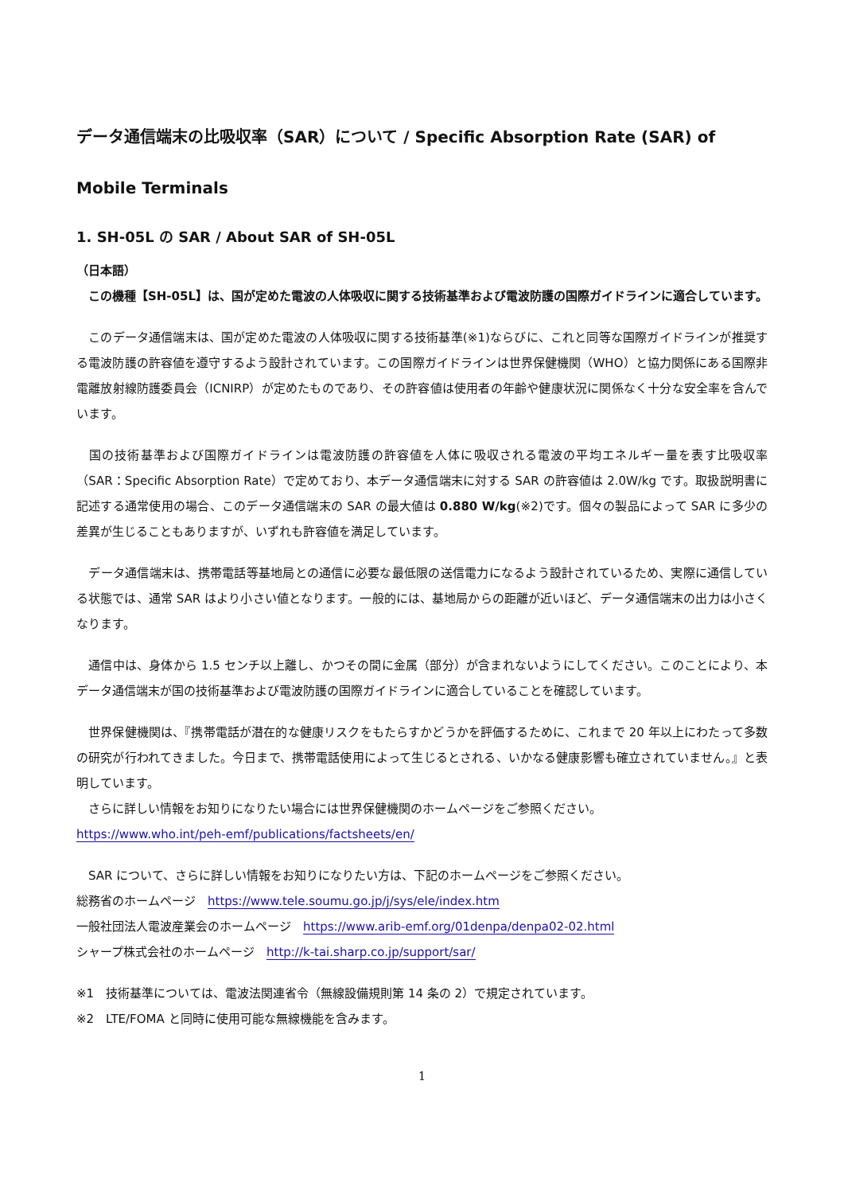データ通信端末の比吸収率（SAR）について / Specific Absorption Rate (SAR) of Mobile Terminals
1. SH-05L の SAR / About SAR of SH-05L
（日本語）
　この機種【SH-05L】は、国が定めた電波の人体吸収に関する技術基準および電波防護の国際ガイドラインに適合しています。
　このデータ通信端末は、国が定めた電波の人体吸収に関する技術基準(※1)ならびに、これと同等な国際ガイドラインが推奨する電波防護の許容値を遵守するよう設計されています。この国際ガイドラインは世界保健機関（WHO）と協力関係にある国際非電離放射線防護委員会（ICNIRP）が定めたものであり、その許容値は使用者の年齢や健康状況に関係なく十分な安全率を含んでいます。
　国の技術基準および国際ガイドラインは電波防護の許容値を人体に吸収される電波の平均エネルギー量を表す比吸収率（SAR：Specific Absorption Rate）で定めており、本データ通信端末に対する SAR の許容値は 2.0W/kg です。取扱説明書に記述する通常使用の場合、このデータ通信端末の SAR の最大値は 0.880 W/kg(※2)です。個々の製品によって SAR に多少の差異が生じることもありますが、いずれも許容値を満足しています。
　データ通信端末は、携帯電話等基地局との通信に必要な最低限の送信電力になるよう設計されているため、実際に通信している状態では、通常 SAR はより小さい値となります。一般的には、基地局からの距離が近いほど、データ通信端末の出力は小さくなります。
　通信中は、身体から 1.5 センチ以上離し、かつその間に金属（部分）が含まれないようにしてください。このことにより、本データ通信端末が国の技術基準および電波防護の国際ガイドラインに適合していることを確認しています。
　世界保健機関は、『携帯電話が潜在的な健康リスクをもたらすかどうかを評価するために、これまで 20 年以上にわたって多数の研究が行われてきました。今日まで、携帯電話使用によって生じるとされる、いかなる健康影響も確立されていません。』と表明しています。
　さらに詳しい情報をお知りになりたい場合には世界保健機関のホームページをご参照ください。
https://www.who.int/peh-emf/publications/factsheets/en/
　SAR について、さらに詳しい情報をお知りになりたい方は、下記のホームページをご参照ください。
総務省のホームページ　https://www.tele.soumu.go.jp/j/sys/ele/index.htm
一般社団法人電波産業会のホームページ　https://www.arib-emf.org/01denpa/denpa02-02.html
シャープ株式会社のホームページ　http://k-tai.sharp.co.jp/support/sar/
※1　技術基準については、電波法関連省令（無線設備規則第 14 条の 2）で規定されています。
※2　LTE/FOMA と同時に使用可能な無線機能を含みます。
1